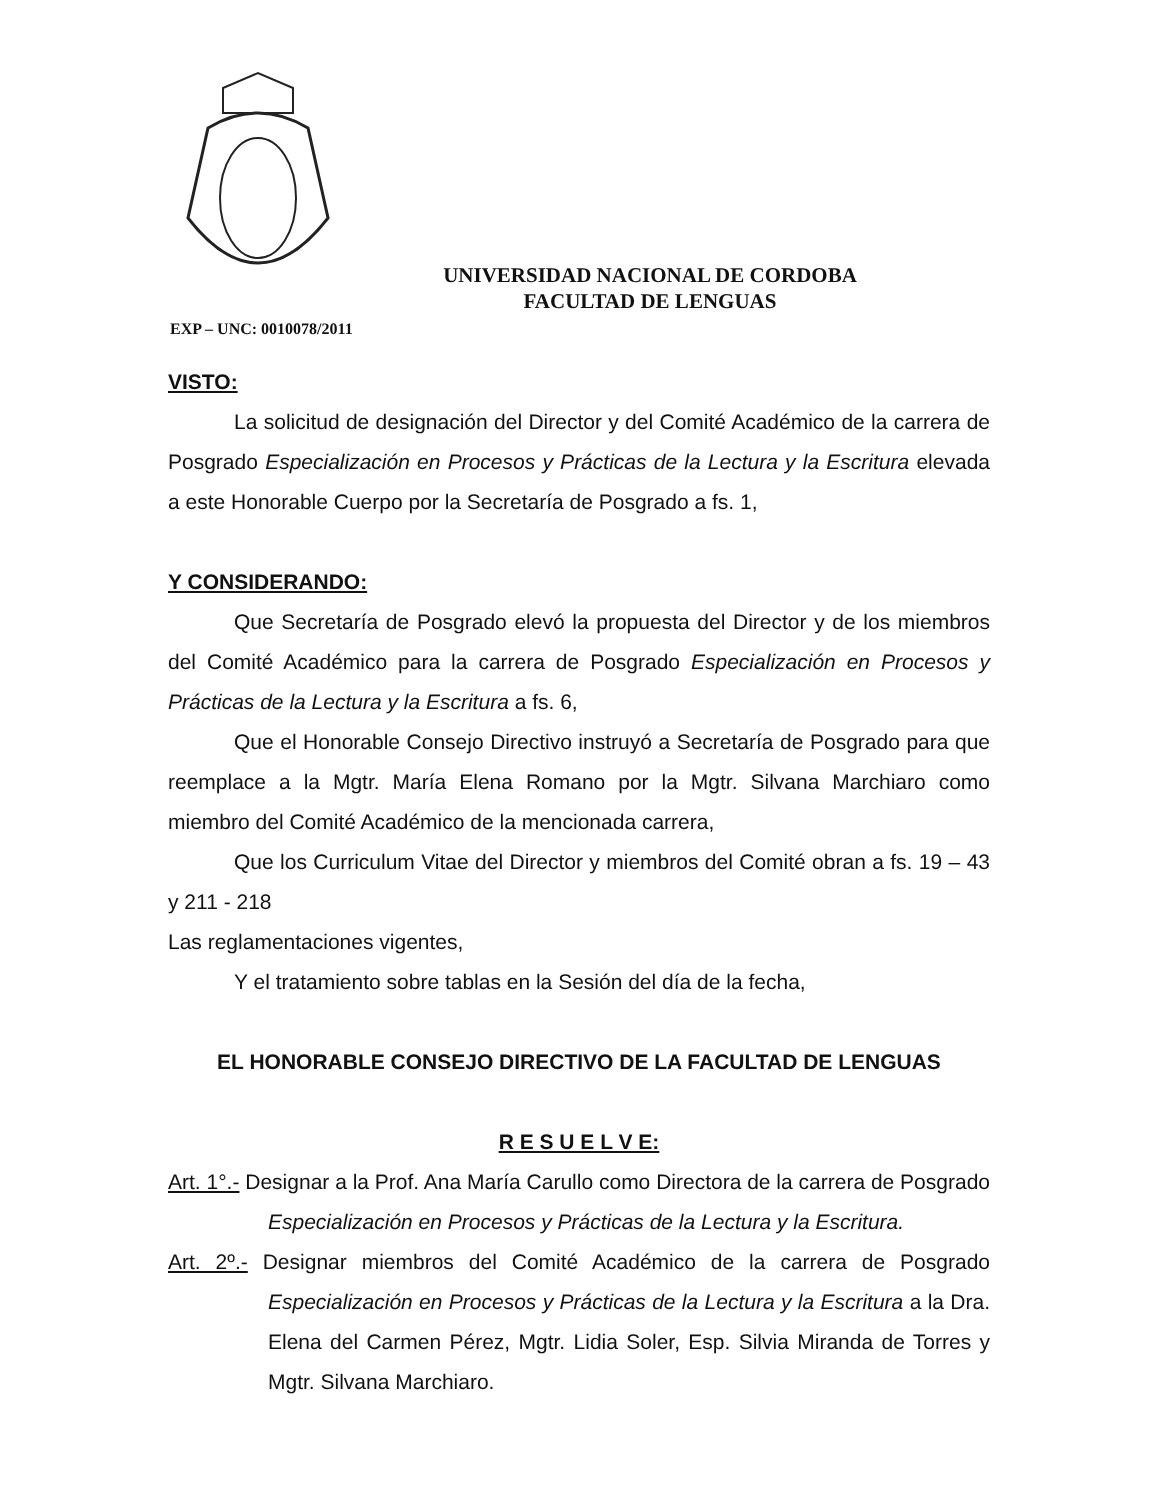UNIVERSIDAD NACIONAL DE CORDOBA
FACULTAD DE LENGUAS
EXP – UNC: 0010078/2011
VISTO:
La solicitud de designación del Director y del Comité Académico de la carrera de Posgrado Especialización en Procesos y Prácticas de la Lectura y la Escritura elevada a este Honorable Cuerpo por la Secretaría de Posgrado a fs. 1,
Y CONSIDERANDO:
Que Secretaría de Posgrado elevó la propuesta del Director y de los miembros del Comité Académico para la carrera de Posgrado Especialización en Procesos y Prácticas de la Lectura y la Escritura a fs. 6,
Que el Honorable Consejo Directivo instruyó a Secretaría de Posgrado para que reemplace a la Mgtr. María Elena Romano por la Mgtr. Silvana Marchiaro como miembro del Comité Académico de la mencionada carrera,
Que los Curriculum Vitae del Director y miembros del Comité obran a fs. 19 – 43 y 211 - 218
Las reglamentaciones vigentes,
Y el tratamiento sobre tablas en la Sesión del día de la fecha,
EL HONORABLE CONSEJO DIRECTIVO DE LA FACULTAD DE LENGUAS
R E S U E L V E:
Art. 1°.- Designar a la Prof. Ana María Carullo como Directora de la carrera de Posgrado Especialización en Procesos y Prácticas de la Lectura y la Escritura.
Art. 2º.- Designar miembros del Comité Académico de la carrera de Posgrado Especialización en Procesos y Prácticas de la Lectura y la Escritura a la Dra. Elena del Carmen Pérez, Mgtr. Lidia Soler, Esp. Silvia Miranda de Torres y Mgtr. Silvana Marchiaro.